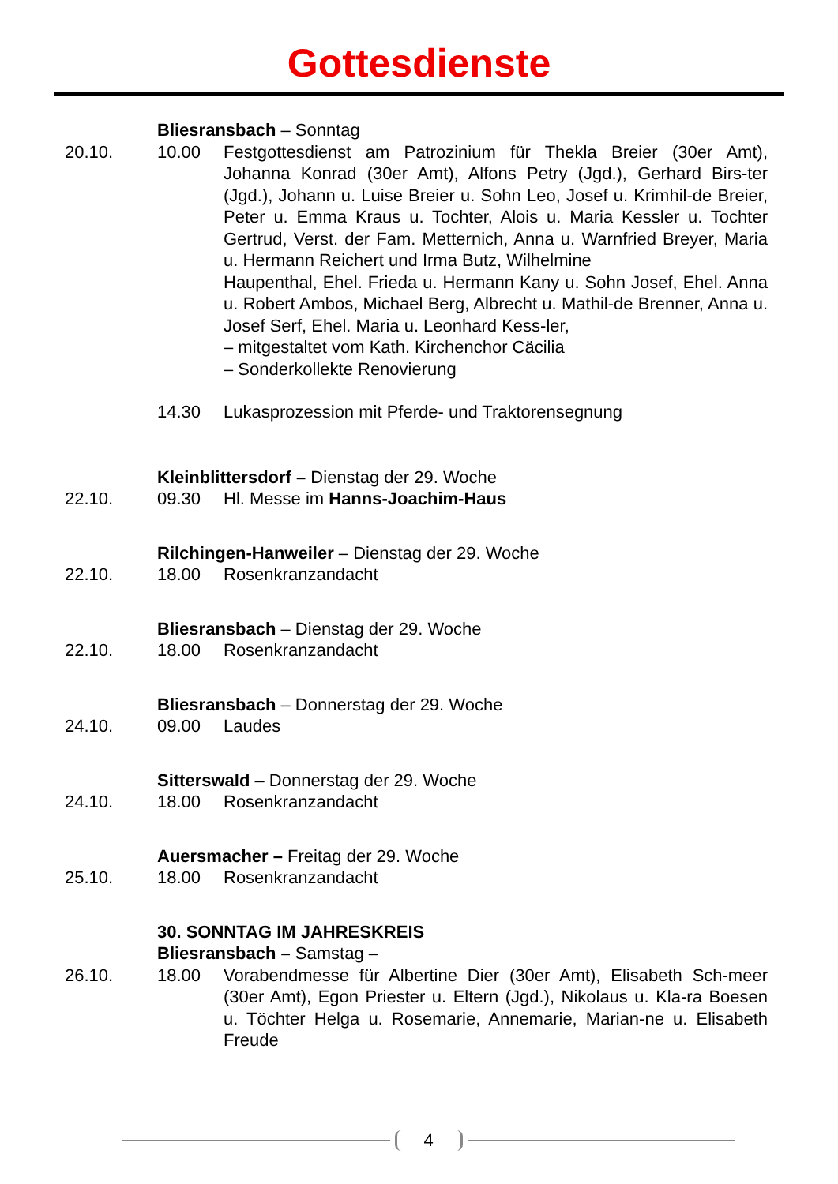Gottesdienste
Bliesransbach – Sonntag
20.10. 10.00 Festgottesdienst am Patrozinium für Thekla Breier (30er Amt), Johanna Konrad (30er Amt), Alfons Petry (Jgd.), Gerhard Birs-ter (Jgd.), Johann u. Luise Breier u. Sohn Leo, Josef u. Krimhil-de Breier, Peter u. Emma Kraus u. Tochter, Alois u. Maria Kessler u. Tochter Gertrud, Verst. der Fam. Metternich, Anna u. Warnfried Breyer, Maria u. Hermann Reichert und Irma Butz, Wilhelmine
Haupenthal, Ehel. Frieda u. Hermann Kany u. Sohn Josef, Ehel. Anna u. Robert Ambos, Michael Berg, Albrecht u. Mathil-de Brenner, Anna u. Josef Serf, Ehel. Maria u. Leonhard Kess-ler,
– mitgestaltet vom Kath. Kirchenchor Cäcilia
– Sonderkollekte Renovierung
14.30 Lukasprozession mit Pferde- und Traktorensegnung
Kleinblittersdorf – Dienstag der 29. Woche
22.10. 09.30 Hl. Messe im Hanns-Joachim-Haus
Rilchingen-Hanweiler – Dienstag der 29. Woche
22.10. 18.00 Rosenkranzandacht
Bliesransbach – Dienstag der 29. Woche
22.10. 18.00 Rosenkranzandacht
Bliesransbach – Donnerstag der 29. Woche
24.10. 09.00 Laudes
Sitterswald – Donnerstag der 29. Woche
24.10. 18.00 Rosenkranzandacht
Auersmacher – Freitag der 29. Woche
25.10. 18.00 Rosenkranzandacht
30. SONNTAG IM JAHRESKREIS
Bliesransbach – Samstag –
26.10. 18.00 Vorabendmesse für Albertine Dier (30er Amt), Elisabeth Sch-meer (30er Amt), Egon Priester u. Eltern (Jgd.), Nikolaus u. Kla-ra Boesen u. Töchter Helga u. Rosemarie, Annemarie, Marian-ne u. Elisabeth Freude
4